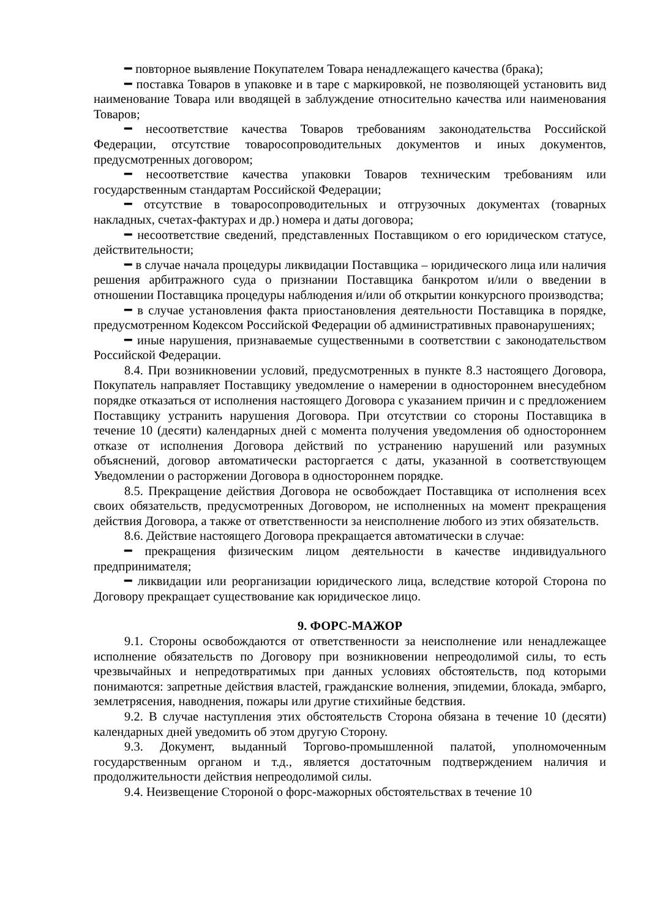━ повторное выявление Покупателем Товара ненадлежащего качества (брака);
━ поставка Товаров в упаковке и в таре с маркировкой, не позволяющей установить вид наименование Товара или вводящей в заблуждение относительно качества или наименования Товаров;
━ несоответствие качества Товаров требованиям законодательства Российской Федерации, отсутствие товаросопроводительных документов и иных документов, предусмотренных договором;
━ несоответствие качества упаковки Товаров техническим требованиям или государственным стандартам Российской Федерации;
━ отсутствие в товаросопроводительных и отгрузочных документах (товарных накладных, счетах-фактурах и др.) номера и даты договора;
━ несоответствие сведений, представленных Поставщиком о его юридическом статусе, действительности;
━ в случае начала процедуры ликвидации Поставщика – юридического лица или наличия решения арбитражного суда о признании Поставщика банкротом и/или о введении в отношении Поставщика процедуры наблюдения и/или об открытии конкурсного производства;
━ в случае установления факта приостановления деятельности Поставщика в порядке, предусмотренном Кодексом Российской Федерации об административных правонарушениях;
━ иные нарушения, признаваемые существенными в соответствии с законодательством Российской Федерации.
8.4. При возникновении условий, предусмотренных в пункте 8.3 настоящего Договора, Покупатель направляет Поставщику уведомление о намерении в одностороннем внесудебном порядке отказаться от исполнения настоящего Договора с указанием причин и с предложением Поставщику устранить нарушения Договора. При отсутствии со стороны Поставщика в течение 10 (десяти) календарных дней с момента получения уведомления об одностороннем отказе от исполнения Договора действий по устранению нарушений или разумных объяснений, договор автоматически расторгается с даты, указанной в соответствующем Уведомлении о расторжении Договора в одностороннем порядке.
8.5. Прекращение действия Договора не освобождает Поставщика от исполнения всех своих обязательств, предусмотренных Договором, не исполненных на момент прекращения действия Договора, а также от ответственности за неисполнение любого из этих обязательств.
8.6. Действие настоящего Договора прекращается автоматически в случае:
━ прекращения физическим лицом деятельности в качестве индивидуального предпринимателя;
━ ликвидации или реорганизации юридического лица, вследствие которой Сторона по Договору прекращает существование как юридическое лицо.
9. ФОРС-МАЖОР
9.1. Стороны освобождаются от ответственности за неисполнение или ненадлежащее исполнение обязательств по Договору при возникновении непреодолимой силы, то есть чрезвычайных и непредотвратимых при данных условиях обстоятельств, под которыми понимаются: запретные действия властей, гражданские волнения, эпидемии, блокада, эмбарго, землетрясения, наводнения, пожары или другие стихийные бедствия.
9.2. В случае наступления этих обстоятельств Сторона обязана в течение 10 (десяти) календарных дней уведомить об этом другую Сторону.
9.3. Документ, выданный Торгово-промышленной палатой, уполномоченным государственным органом и т.д., является достаточным подтверждением наличия и продолжительности действия непреодолимой силы.
9.4. Неизвещение Стороной о форс-мажорных обстоятельствах в течение 10